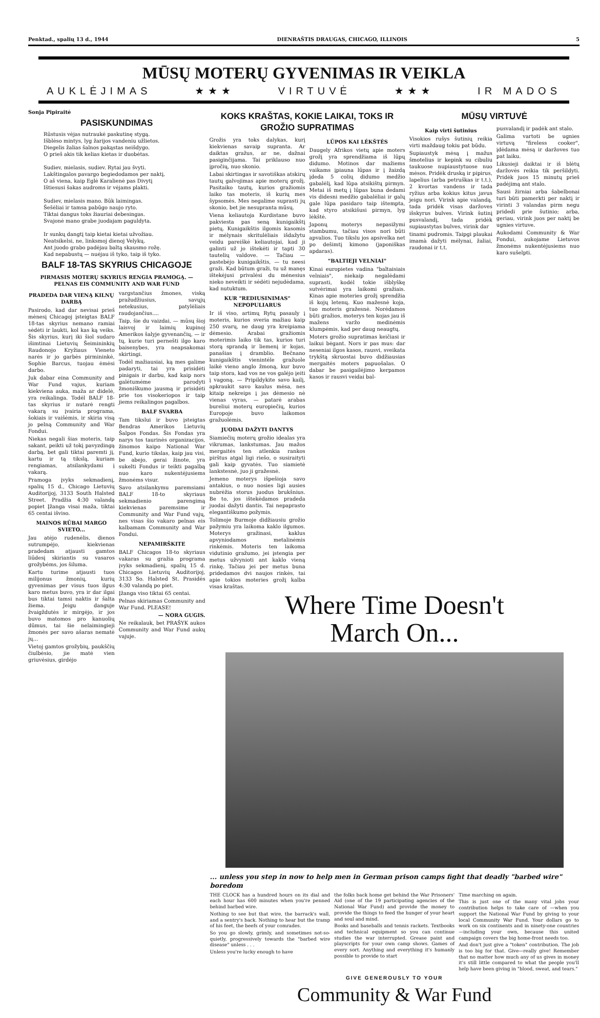Penktad., spalių 13 d., 1944 DIENRAŠTIS DRAUGAS, CHICAGO, ILLINOIS 5
MŪSŲ MOTERŲ GYVENIMAS IR VEIKLA
AUKLĖJIMAS ★★★ VIRTUVĖ ★★★ IR MADOS
Sonja Pipiraitė
PASISKUNDIMAS
Rūstusis vėjas nutraukė paskutinę stygą.
Išblėso mintys, lyg žarijos vandeniu užlietos.
Diegelis žalias šalnos pakąstas neišdygo.
O prieš akis tik kelias kietas ir duobėtas.
Sudiev, mielasis, sudiev. Rytai jau švyti.
Lakštingalos pavargo begiedodamos per naktį.
O aš viena, kaip Eglė Karalienė pas Divytį
Ištiesusi šakas audroms ir vėjams plakti.
Sudiev, mielasis mano. Būk laimingas.
Šešėliai ir tamsa pabūgo naujo ryto.
Tiktai dangus toks žiauriai debesingas.
Svajonė mano grabe juodajam paguldyta.
Ir sunkų dangtį taip kietai kietai užvožiau.
Neatsikelsi, ne, linksmoj dienoj Velykų.
Ant juodo grabo padėjau baltą skausmo rožę.
Kad nepabustų — nuėjau iš tyko, taip iš tyko.
BALF 18-TAS SKYRIUS CHICAGOJE
PIRMASIS MOTERŲ SKYRIUS RENGIA PRAMOGĄ. — PELNAS EIS COMMUNITY AND WAR FUND
PRADEDA DAR VIENĄ KILNŲ DARBĄ
Pasirodo, kad dar nevisai prieš mėnesį Chicagoj įsteigtas BALF 18-tas skyrius nemano ramiai sėdėti ir laukti, kol kas ką veiks. Šis skyrius, kurį iki šiol sudaro išimtinai Lietuvių Šeimininkių Raudonojo Kryžiaus Vieneto narės ir jo garbės pirmininkė, Sophie Barcus, tuojau ėmėsi darbo.
Juk dabar eina Community and War Fund vajus, kuriam kiekviena auka, maža ar didelė, yra reikalinga. Todėl BALF 18-tas skyrius ir nutarė rengti vakarą su įvairia programa, šokiais ir vaišėmis, ir skiria visą jo pelną Community and War Fondui.
Niekas negali šias moteris, taip sakant, peikti už tokį pavyzdingą darbą, bet gali tiktai paremti jį, kartu ir tą tikslą, kuriam rengiamas, atsilankydami į vakarą.
Pramoga įvyks sekmadienį, spalių 15 d., Chicago Lietuvių Auditorijoj, 3133 South Halsted Street. Pradžia 4:30 valandą popiet Įžanga visai maža, tiktai 65 centai išviso.
MAINOS RŪBAI MARGO SVIETO...
Jau atėjo rudenėlis, dienos sutrumpėjo, kiekvienas pradedam atjausti gamtos liūdesį skiriantis su vasaros grožybėms, jos šiluma.
Kartu turime atjausti tuos milijonus žmonių, kurių gyvenimas per visus tuos ilgus karo metus buvo, yra ir dar ilgai bus tiktai tamsi naktis ir šalta žiema. Jeigu danguje žvaigždutės ir mirgėjo, ir jos buvo matomos pro kanuolių dūmus, tai šie nelaimingieji žmonės per savo ašaras nematė jų...
Vietoj gamtos grožybių, paukščių čiulbėsio, jie matė vien griuvėsius, girdėjo
vargstančius žmones, viską pražudžiusius, savųjų netekusius, patylėliais raudojančius....
Taip, šie du vaizdai, — mūsų šioj laisvoj ir laimių kupinoj Amerikos šalyje gyvenančių, — ir tų, kurie turi pernešti ilgo karo baisenybes, yra neapsakomai skirtingi.
Todėl mažiausiai, ką mes galime padaryti, tai yra prisidėti pinigais ir darbu, kad kaip nors galėtumėme parodyti žmoniškumo jausmą ir prisidėti prie tos visokeriopos ir taip jiems reikalingos pagalbos.
BALF SVARBA
Tam tikslui ir buvo įsteigtas Bendras Amerikos Lietuvių Šalpos Fondas. Šis Fondas yra narys tos taurinės organizacijos, žinomos kaipo National War Fund, kurio tikslas, kaip jau visi, be abejo, gerai žinote, yra sukelti Fondus ir teikti pagalbą nuo karo nukentėjusiems žmonėms visur.
Savo atsilankymu paremsiami BALF 18-to skyriaus sekmadienio parengimą kiekvienas paremsime ir Community and War Fund vajų, nes visas šio vakaro pelnas eis kalbamam Community and War Fondui.
NEPAMIRŠKITE
BALF Chicagos 18-to skyriaus vakaras su gražia programa įvyks sekmadienį, spalių 15 d. Chicagos Lietuvių Auditorijoj, 3133 So. Halsted St. Prasidės 4:30 valandą po piet.
Įžanga viso tiktai 65 centai.
Pelnas skiriamas Community and War Fund. PLEASE!
— NORA GUGIS.
Ne reikalauk, bet PRAŠYK aukos Community and War Fund aukų vajuje.
KOKS KRAŠTAS, KOKIE LAIKAI, TOKS IR GROŽIO SUPRATIMAS
Grožis yra toks dalykas, kurį kiekvienas savaip supranta. Ar daiktas gražus, ar ne, dažnai pasiginčijama. Tai priklauso nuo įpročių, nuo skonio.
Labai skirtingas ir savotiškas atskirų tautų galvojimas apie moterų grožį. Pasitaiko tautų, kurios gražiomis laiko tas moteris, iš kurių mes šypsomės. Mes negalime suprasti jų skonio, bet jie nesupranta mūsų.
Viena keliautoja Kurdistane buvo pakviesta pas seną kunigaikštį pietų. Kunigaikštis ilgomis kasomis ir mėlynais skritulėliais išdažytu veidu pareiškė keliautojai, kad ji galinti už jo ištekėti ir tapti 30 tautelių valdove. — Tačiau — pastebėjo kunigaikštis, — tu neesi graži. Kad būtum graži, tu už manęs ištekėjusi privalėsi du mėnesius nieko neveikti ir sėdėti nejudėdama, kad nutuktum.
KUR "REDIUSINIMAS" NEPOPULIARUS
Ir iš viso, artimų Rytų pasauly į moteris, kurios sveria mažiau kaip 250 svarų, ne daug yra kreipiama dėmesio. Arabai gražiomis moterimis laiko tik tas, kurios turi storą sprandą ir liemenį ir kojas, panašias į dramblio. Bečnano kunigaikštis vienintėle gražuole laikė vieno anglo žmoną, kur buvo taip stora, kad vos ne vos galėjo įeiti į vagoną. — Pripildykite savo kailį, apkraukit savo kaulus mėsa, nes kitaip nekreips į jas dėmesio nė vienas vyras, — patarė arabas bureliui moterų europiečių, kurios Europoje buvo laikomos gražuolėmis.
JUODAI DAŽYTI DANTYS
Siamiečių moterų grožio idealas yra vikrumas, lankstumas. Jau mažos mergaitės ten atlenkia rankos pirštus atgal ligi riešo, o susiraityti gali kaip gyvatės. Tuo siamietė lankstesnė, juo ji gražesnė.
Jemeno moterys išpešioja savo antakius, o nuo nosies ligi ausies nubrėžia storus juodus brukšnius. Be to, jos ištekėdamos pradeda juodai dažyti dantis. Tai nepaprasto elegantiškumo požymis.
Tolimoje Burmoje didžiausiu grožio pažymiu yra laikoma kaklo ilgumos. Moterys gražinasi, kaklus apvyniodamos metalinėmis rinkėmis. Moteris ten laikoma vidutinio gražumo, jei įstengia per metus užvynioti ant kaklo vieną rinkę. Tačiau jei per metus buna pridedamos dvi naujos rinkės, tai apie tokios moteries grožį kalba visas kraštas.
LŪPOS KAI LĖKŠTĖS
Daugely Afrikos vietų apie moters grožį yra sprendžiama iš lūpų didumo. Motinos dar mažiems vaikams įpiauna lūpas ir į žaizdą įdeda 5 colių didumo medžio gabalėlį, kad lūpa atsikištų pirmyn. Metai iš metų į lūpas buna dedami vis didesni medžio gabalėliai ir galų gale lūpa pasidaro taip ištempta, kad styro atsikišusi pirmyn, lyg lėkštė.
Japonų moterys nepasižymi stambumu, tačiau visos nori būti apvalios. Tuo tikslu jos apsivelka net po dešimtį kimono (japoniškas apdaras).
"BALTIEJI VELNIAI"
Kinai europietes vadina "baltaisiais velniais", niekaip negalėdami suprasti, kodėl tokie išblyškę sutvėrimai yra laikomi gražiais. Kinas apie moteries grožį sprendžia iš kojų letenų. Kuo mažesnė koja, tuo moteris gražesnė. Norėdamos būti gražios, moterys ten kojas jau iš mažens varžo medinėmis klumpėmis, kad per daug neaugtų.
Moters grožio supratimas keičiasi ir laikui bėgant. Nors ir pas mus: dar neseniai ilgos kasos, rausvi, sveikata trykštą skruostai buvo didžiausias mergaitės moters papuošalas. O dabar be pasigailėjimo kerpamos kasos ir rausvi veidai bal-
MŪSŲ VIRTUVĖ
Kaip virti šutinius
Visokios rušys šutinių reikia virti maždaug tokiu pat būdu.
Supiaustyk mėsą į mažus šmotelius ir kepink su cibuliu taukuose nupiaustytuose nuo mėsos. Pridėk druską ir pipirus, lapelius (arba petruškas ir t.t.), 2 kvortas vandens ir tada ryžius arba kokius kitus javus jeigu nori. Virink apie valandą, tada pridėk visas daržoves išskyrus bulves. Virink šutinį pusvalandį, tada pridėk supiaustytas bulves, virink dar
tinami pudromis. Taipgi plaukai imamà dažyti mėlynai, žaliai, raudonai ir t.t.
pusvalandį ir padėk ant stalo.
Galima vartoti be ugnies virtuvą "fireless cooker", įdėdama mėsą ir daržoves tuo pat laiku.
Likusieji daiktai ir iš blėtų daržovės reikia tik peršildyti. Pridėk juos 15 minutų prieš padėjimą ant stalo.
Sausi žirniai arba šabelbonai turi būti pamerkti per naktį ir virinti 3 valandas pirm negu pridedi prie šutinio; arba, geriau, virink juos per naktį be ugnies virtuve.
Aukodami Community & War Fondui, aukojame Lietuvos žmonėms nukentėjusiems nuo karo sušelpti.
Where Time Doesn't
March On...
... unless you step in now to help men in German prison camps fight that deadly "barbed wire" boredom
THE CLOCK has a hundred hours on its dial and each hour has 600 minutes when you're penned behind barbed wire.
Nothing to see but that wire, the barrack's wall, and a sentry's back. Nothing to hear but the tramp of his feet, the beefs of your comrades.
So you go slowly, grimly, and sometimes not-so-quietly, progressively towards the "barbed wire disease" unless . . .
Unless you're lucky enough to have
the folks back home get behind the War Prisoners' Aid (one of the 19 participating agencies of the National War Fund) and provide the money to provide the things to feed the hunger of your heart and soul and mind.
Books and baseballs and tennis rackets. Textbooks and technical equipment so you can continue studies the war interrupted. Grease paint and playscripts for your own camp shows. Games of every sort. Anything and everything it's humanly possible to provide to start
Time marching on again.
This is just one of the many vital jobs your contribution helps to take care of —when you support the National War Fund by giving to your local Community War Fund. Your dollars go to work on six continents and in ninety-one countries—including your own, because this united campaign covers the big home-front needs too.
And don't just give a "token" contribution. The job is too big for that. Give—really give! Remember that no matter how much any of us gives in money it's still little compared to what the people you'll help have been giving in "blood, sweat, and tears."
GIVE GENEROUSLY TO YOUR
Community & War Fund